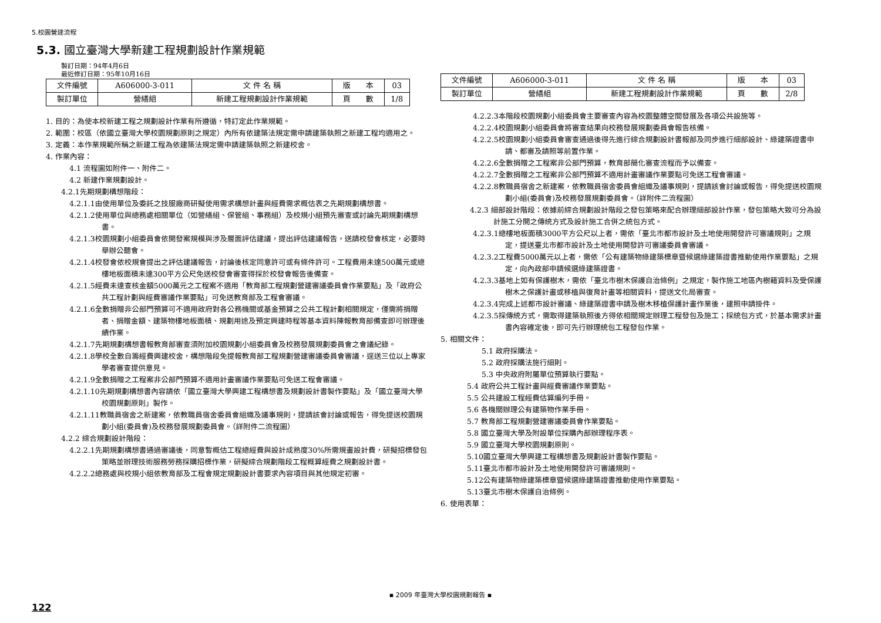5.校園營建流程
5.3. 國立臺灣大學新建工程規劃設計作業規範
製訂日期：94年4月6日
最近修訂日期：95年10月16日
| 文件編號 | A606000-3-011 | 文 件 名 稱 | 版 本 | 03 |
| 製訂單位 | 營繕組 | 新建工程規劃設計作業規範 | 頁 數 | 1/8 |
1. 目的：為使本校新建工程之規劃設計作業有所遵循，特訂定此作業規範。
2. 範圍：校區（依國立臺灣大學校園規劃原則之規定）內所有依建築法規定需申請建築執照之新建工程均適用之。
3. 定義：本作業規範所稱之新建工程為依建築法規定需申請建築執照之新建校舍。
4. 作業內容：
4.1 流程圖如附件一、附件二。
4.2 新建作業規劃設計。
4.2.1先期規劃構想階段：
4.2.1.1由使用單位及委託之技服廠商研擬使用需求構想計畫與經費需求概估表之先期規劃構想書。
4.2.1.2使用單位與總務處相關單位（如營繕組、保管組、事務組）及校規小組預先審查或討論先期規劃構想書。
4.2.1.3校園規劃小組委員會依開發案規模與涉及層面評估建議，提出評估建議報告，送請校發會核定，必要時舉辦公聽會。
4.2.1.4校發會依校規會提出之評估建議報告，討論後核定同意許可或有條件許可。工程費用未達500萬元或總樓地板面積未達300平方公尺免送校發會審查得採於校發會報告後備查。
4.2.1.5經費未達查核金額5000萬元之工程案不適用「教育部工程規劃營建審議委員會作業要點」及「政府公共工程計劃與經費審議作業要點」可免送教育部及工程會審議。
4.2.1.6全數捐贈非公部門預算可不適用政府對各公務機關或基金預算之公共工程計劃相關規定，僅需將捐贈者、捐贈金額、建築物樓地板面積、規劃用途及預定興建時程等基本資料陳報教育部備查即可辦理後續作業。
4.2.1.7先期規劃構想書報教育部審查須附加校園規劃小組委員會及校務發展規劃委員會之會議紀錄。
4.2.1.8學校全數自籌經費興建校舍，構想階段免提報教育部工程規劃營建審議委員會審議，逕送三位以上專家學者審查提供意見。
4.2.1.9全數捐贈之工程案非公部門預算不適用計畫審議作業要點可免送工程會審議。
4.2.1.10先期規劃構想書內容請依「國立臺灣大學興建工程構想書及規劃設計書製作要點」及「國立臺灣大學校園規劃原則」製作。
4.2.1.11教職員宿舍之新建案，依教職員宿舍委員會組織及議事規則，提請該會討論或報告，得免提送校園規劃小組(委員會)及校務發展規劃委員會。（詳附件二流程圖）
4.2.2 綜合規劃設計階段：
4.2.2.1先期規劃構想書通過審議後，同意暫概估工程總經費與設計成熟度30%所需規畫設計費，研擬招標發包策略並辦理技術服務勞務採購招標作業，研擬綜合規劃階段工程概算經費之規劃設計書。
4.2.2.2總務處與校規小組依教育部及工程會規定規劃設計書要求內容項目與其他規定初審。
| 文件編號 | A606000-3-011 | 文 件 名 稱 | 版 本 | 03 |
| 製訂單位 | 營繕組 | 新建工程規劃設計作業規範 | 頁 數 | 2/8 |
4.2.2.3本階段校園規劃小組委員會主要審查內容為校園整體空間發展及各項公共設施等。
4.2.2.4校園規劃小組委員會將審查結果向校務發展規劃委員會報告核備。
4.2.2.5校園規劃小組委員會審查通過後得先進行綜合規劃設計書報部及同步進行細部設計、綠建築證書申請、都審及請照等前置作業。
4.2.2.6全數捐贈之工程案非公部門預算，教育部簡化審查流程而予以備查。
4.2.2.7全數捐贈之工程案非公部門預算不適用計畫審議作業要點可免送工程會審議。
4.2.2.8教職員宿舍之新建案，依教職員宿舍委員會組織及議事規則，提請該會討論或報告，得免提送校園規劃小組(委員會)及校務發展規劃委員會。（詳附件二流程圖）
4.2.3 細部設計階段：依據前綜合規劃設計階段之發包策略來配合辦理細部設計作業，發包策略大致可分為設計施工分開之傳統方式及設計施工合併之統包方式。
4.2.3.1總樓地板面積3000平方公尺以上者，需依「臺北市都市設計及土地使用開發許可審議規則」之規定，提送臺北市都市設計及土地使用開發許可審議委員會審議。
4.2.3.2工程費5000萬元以上者，需依「公有建築物綠建築標章暨候選綠建築證書推動使用作業要點」之規定，向內政部申請候選綠建築證書。
4.2.3.3基地上如有保護樹木，需依「臺北市樹木保護自治條例」之規定，製作施工地區內樹籍資料及受保護樹木之保護計畫或移植與復育計畫等相關資料，提送文化局審查。
4.2.3.4完成上述都市設計審議、綠建築證書申請及樹木移植保護計畫作業後，建照申請掛件。
4.2.3.5採傳統方式，需取得建築執照後方得依相關規定辦理工程發包及施工；採統包方式，於基本需求計畫書內容確定後，即可先行辦理統包工程發包作業。
5. 相關文件：
5.1 政府採購法。
5.2 政府採購法施行細則。
5.3 中央政府附屬單位預算執行要點。
5.4 政府公共工程計畫與經費審議作業要點。
5.5 公共建設工程經費估算編列手冊。
5.6 各機關辦理公有建築物作業手冊。
5.7 教育部工程規劃營建審議委員會作業要點。
5.8 國立臺灣大學及附設單位採購內部辦理程序表。
5.9 國立臺灣大學校園規劃原則。
5.10國立臺灣大學興建工程構想書及規劃設計書製作要點。
5.11臺北市都市設計及土地使用開發許可審議規則。
5.12公有建築物綠建築標章暨候選綠建築證書推動使用作業要點。
5.13臺北市樹木保護自治條例。
6. 使用表單：
▪ 2009 年臺灣大學校園規劃報告 ▪
122